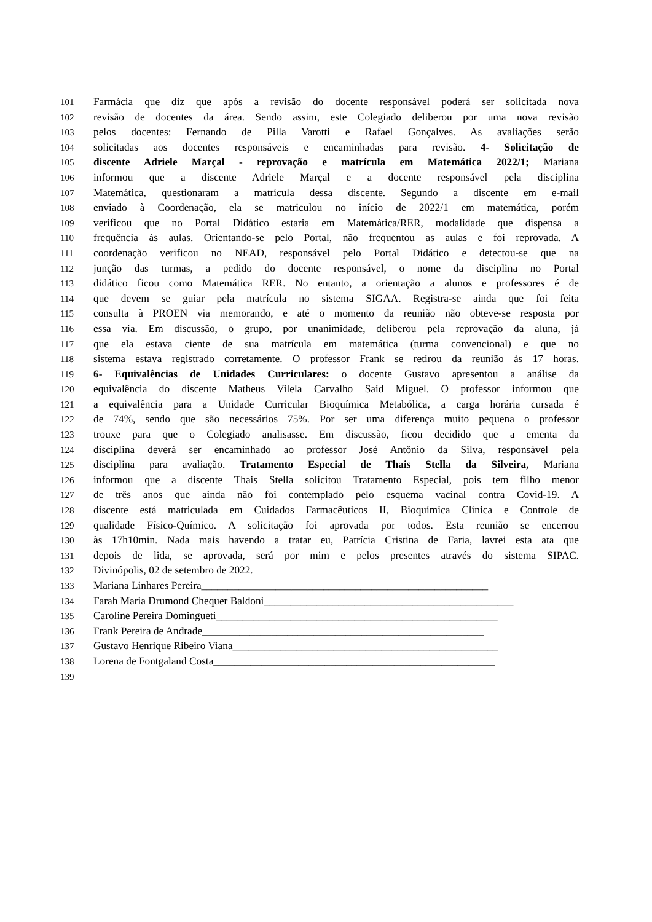101 Farmácia que diz que após a revisão do docente responsável poderá ser solicitada nova
102 revisão de docentes da área. Sendo assim, este Colegiado deliberou por uma nova revisão
103 pelos docentes: Fernando de Pilla Varotti e Rafael Gonçalves. As avaliações serão
104 solicitadas aos docentes responsáveis e encaminhadas para revisão. 4- Solicitação de
105 discente Adriele Marçal - reprovação e matrícula em Matemática 2022/1; Mariana
106 informou que a discente Adriele Marçal e a docente responsável pela disciplina
107 Matemática, questionaram a matrícula dessa discente. Segundo a discente em e-mail
108 enviado à Coordenação, ela se matriculou no início de 2022/1 em matemática, porém
109 verificou que no Portal Didático estaria em Matemática/RER, modalidade que dispensa a
110 frequência às aulas. Orientando-se pelo Portal, não frequentou as aulas e foi reprovada. A
111 coordenação verificou no NEAD, responsável pelo Portal Didático e detectou-se que na
112 junção das turmas, a pedido do docente responsável, o nome da disciplina no Portal
113 didático ficou como Matemática RER. No entanto, a orientação a alunos e professores é de
114 que devem se guiar pela matrícula no sistema SIGAA. Registra-se ainda que foi feita
115 consulta à PROEN via memorando, e até o momento da reunião não obteve-se resposta por
116 essa via. Em discussão, o grupo, por unanimidade, deliberou pela reprovação da aluna, já
117 que ela estava ciente de sua matrícula em matemática (turma convencional) e que no
118 sistema estava registrado corretamente. O professor Frank se retirou da reunião às 17 horas.
119 6- Equivalências de Unidades Curriculares: o docente Gustavo apresentou a análise da
120 equivalência do discente Matheus Vilela Carvalho Said Miguel. O professor informou que
121 a equivalência para a Unidade Curricular Bioquímica Metabólica, a carga horária cursada é
122 de 74%, sendo que são necessários 75%. Por ser uma diferença muito pequena o professor
123 trouxe para que o Colegiado analisasse. Em discussão, ficou decidido que a ementa da
124 disciplina deverá ser encaminhado ao professor José Antônio da Silva, responsável pela
125 disciplina para avaliação. Tratamento Especial de Thais Stella da Silveira, Mariana
126 informou que a discente Thais Stella solicitou Tratamento Especial, pois tem filho menor
127 de três anos que ainda não foi contemplado pelo esquema vacinal contra Covid-19. A
128 discente está matriculada em Cuidados Farmacêuticos II, Bioquímica Clínica e Controle de
129 qualidade Físico-Químico. A solicitação foi aprovada por todos. Esta reunião se encerrou
130 às 17h10min. Nada mais havendo a tratar eu, Patrícia Cristina de Faria, lavrei esta ata que
131 depois de lida, se aprovada, será por mim e pelos presentes através do sistema SIPAC.
132 Divinópolis, 02 de setembro de 2022.
133 Mariana Linhares Pereira______________________________________________________
134 Farah Maria Drumond Chequer Baldoni_______________________________________________
135 Caroline Pereira Domingueti_____________________________________________________
136 Frank Pereira de Andrade_____________________________________________________
137 Gustavo Henrique Ribeiro Viana__________________________________________________
138 Lorena de Fontgaland Costa_____________________________________________________
139